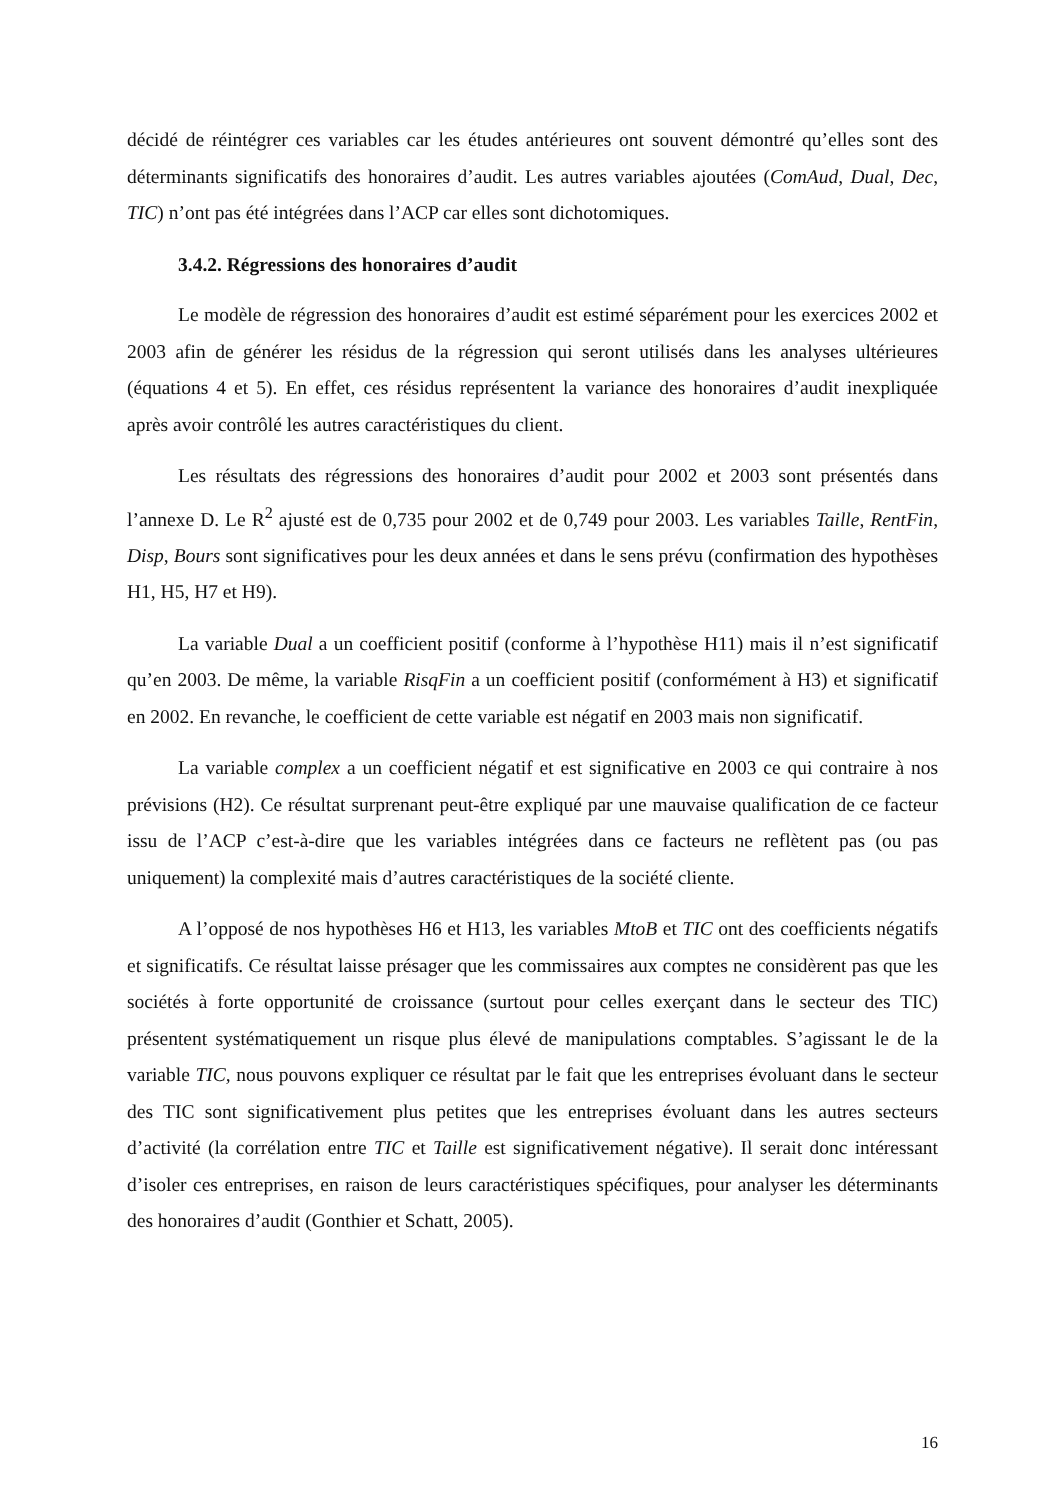décidé de réintégrer ces variables car les études antérieures ont souvent démontré qu’elles sont des déterminants significatifs des honoraires d’audit. Les autres variables ajoutées (ComAud, Dual, Dec, TIC) n’ont pas été intégrées dans l’ACP car elles sont dichotomiques.
3.4.2. Régressions des honoraires d’audit
Le modèle de régression des honoraires d’audit est estimé séparément pour les exercices 2002 et 2003 afin de générer les résidus de la régression qui seront utilisés dans les analyses ultérieures (équations 4 et 5). En effet, ces résidus représentent la variance des honoraires d’audit inexpliquée après avoir contrôlé les autres caractéristiques du client.
Les résultats des régressions des honoraires d’audit pour 2002 et 2003 sont présentés dans l’annexe D. Le R<sup>2</sup> ajusté est de 0,735 pour 2002 et de 0,749 pour 2003. Les variables Taille, RentFin, Disp, Bours sont significatives pour les deux années et dans le sens prévu (confirmation des hypothèses H1, H5, H7 et H9).
La variable Dual a un coefficient positif (conforme à l’hypothèse H11) mais il n’est significatif qu’en 2003. De même, la variable RisqFin a un coefficient positif (conformément à H3) et significatif en 2002. En revanche, le coefficient de cette variable est négatif en 2003 mais non significatif.
La variable complex a un coefficient négatif et est significative en 2003 ce qui contraire à nos prévisions (H2). Ce résultat surprenant peut-être expliqué par une mauvaise qualification de ce facteur issu de l’ACP c’est-à-dire que les variables intégrées dans ce facteurs ne reflètent pas (ou pas uniquement) la complexité mais d’autres caractéristiques de la société cliente.
A l’opposé de nos hypothèses H6 et H13, les variables MtoB et TIC ont des coefficients négatifs et significatifs. Ce résultat laisse présager que les commissaires aux comptes ne considèrent pas que les sociétés à forte opportunité de croissance (surtout pour celles exerçant dans le secteur des TIC) présentent systématiquement un risque plus élevé de manipulations comptables. S’agissant le de la variable TIC, nous pouvons expliquer ce résultat par le fait que les entreprises évoluant dans le secteur des TIC sont significativement plus petites que les entreprises évoluant dans les autres secteurs d’activité (la corrélation entre TIC et Taille est significativement négative). Il serait donc intéressant d’isoler ces entreprises, en raison de leurs caractéristiques spécifiques, pour analyser les déterminants des honoraires d’audit (Gonthier et Schatt, 2005).
16